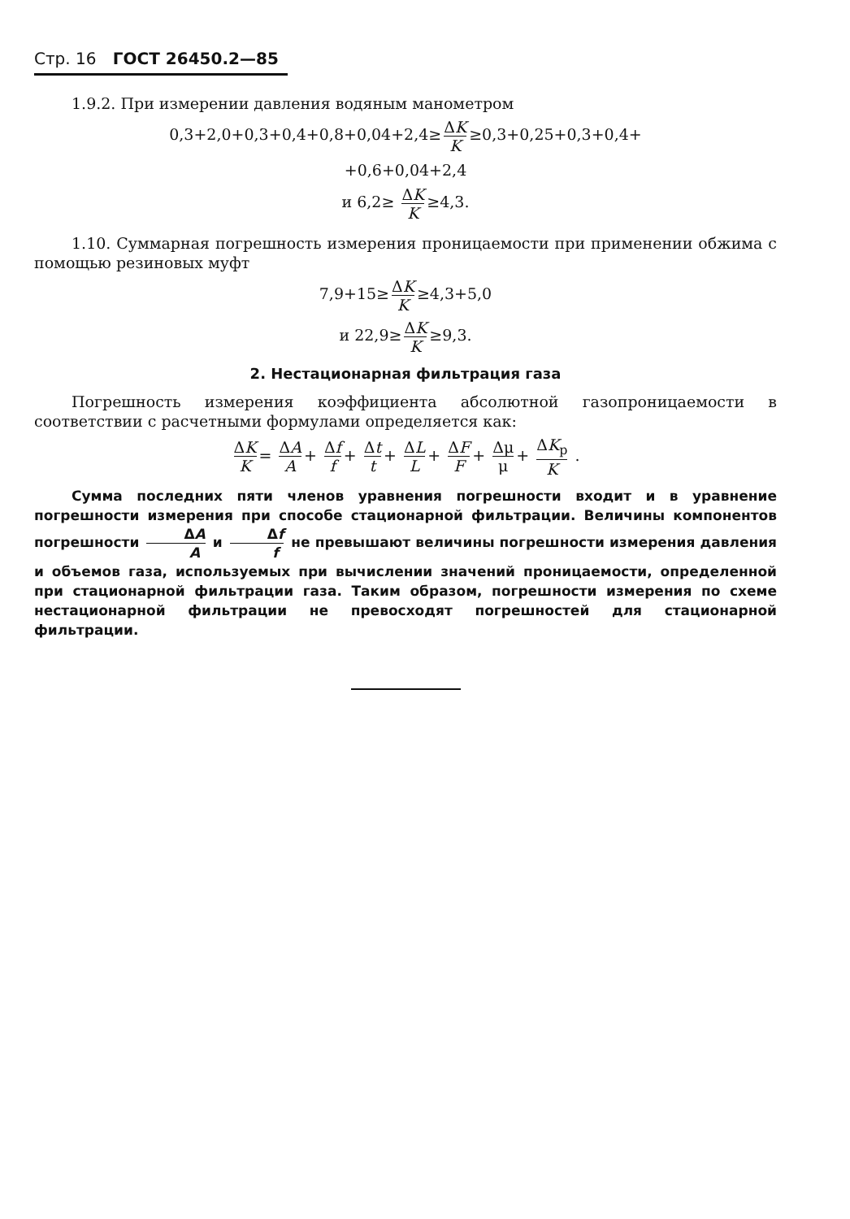Стр. 16 ГОСТ 26450.2—85
1.9.2. При измерении давления водяным манометром
0,3+2,0+0,3+0,4+0,8+0,04+2,4≥ ΔK K ≥0,3+0,25+0,3+0,4+
+0,6+0,04+2,4
и 6,2≥ ΔK K ≥4,3.
1.10. Суммарная погрешность измерения проницаемости при применении обжима с помощью резиновых муфт
7,9+15≥ ΔK K ≥4,3+5,0
и 22,9≥ ΔK K ≥9,3.
2. Нестационарная фильтрация газа
Погрешность измерения коэффициента абсолютной газопроницаемости в соответствии с расчетными формулами определяется как:
ΔK K = ΔA A + Δf f + Δt t + ΔL L + ΔF F + Δμ μ + ΔK<sub>р</sub> K .
Сумма последних пяти членов уравнения погрешности входит и в уравнение погрешности измерения при способе стационарной фильтрации. Величины компонентов погрешности ΔA A и Δf f не превышают величины погрешности измерения давления и объемов газа, используемых при вычислении значений проницаемости, определенной при стационарной фильтрации газа. Таким образом, погрешности измерения по схеме нестационарной фильтрации не превосходят погрешностей для стационарной фильтрации.